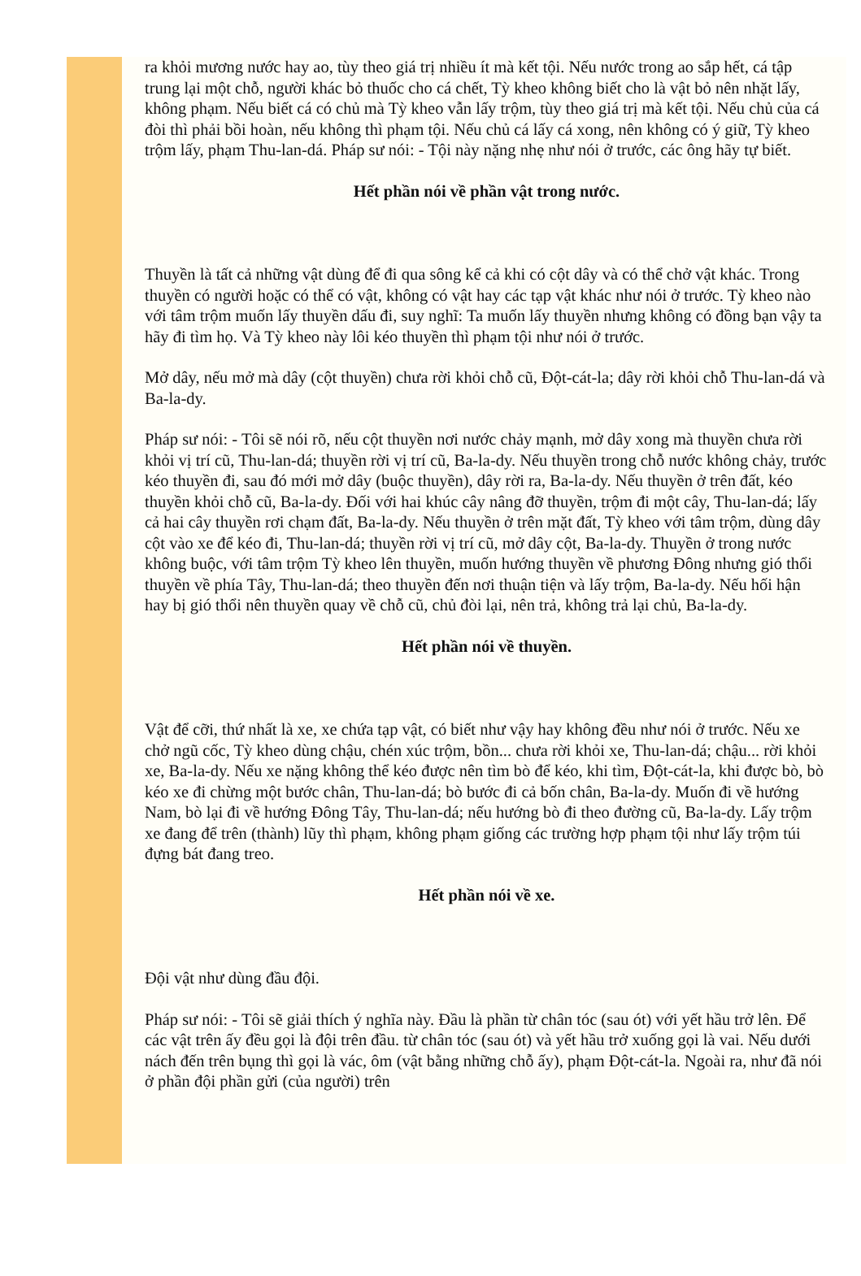ra khỏi mương nước hay ao, tùy theo giá trị nhiều ít mà kết tội. Nếu nước trong ao sắp hết, cá tập trung lại một chỗ, người khác bỏ thuốc cho cá chết, Tỳ kheo không biết cho là vật bỏ nên nhặt lấy, không phạm. Nếu biết cá có chủ mà Tỳ kheo vẫn lấy trộm, tùy theo giá trị mà kết tội. Nếu chủ của cá đòi thì phải bồi hoàn, nếu không thì phạm tội. Nếu chủ cá lấy cá xong, nên không có ý giữ, Tỳ kheo trộm lấy, phạm Thu-lan-dá. Pháp sư nói: - Tội này nặng nhẹ như nói ở trước, các ông hãy tự biết.
Hết phần nói về phần vật trong nước.
Thuyền là tất cả những vật dùng để đi qua sông kể cả khi có cột dây và có thể chở vật khác. Trong thuyền có người hoặc có thể có vật, không có vật hay các tạp vật khác như nói ở trước. Tỳ kheo nào với tâm trộm muốn lấy thuyền dấu đi, suy nghĩ: Ta muốn lấy thuyền nhưng không có đồng bạn vậy ta hãy đi tìm họ. Và Tỳ kheo này lôi kéo thuyền thì phạm tội như nói ở trước.
Mở dây, nếu mở mà dây (cột thuyền) chưa rời khỏi chỗ cũ, Đột-cát-la; dây rời khỏi chỗ Thu-lan-dá và Ba-la-dy.
Pháp sư nói: - Tôi sẽ nói rõ, nếu cột thuyền nơi nước chảy mạnh, mở dây xong mà thuyền chưa rời khỏi vị trí cũ, Thu-lan-dá; thuyền rời vị trí cũ, Ba-la-dy. Nếu thuyền trong chỗ nước không chảy, trước kéo thuyền đi, sau đó mới mở dây (buộc thuyền), dây rời ra, Ba-la-dy. Nếu thuyền ở trên đất, kéo thuyền khỏi chỗ cũ, Ba-la-dy. Đối với hai khúc cây nâng đỡ thuyền, trộm đi một cây, Thu-lan-dá; lấy cả hai cây thuyền rơi chạm đất, Ba-la-dy. Nếu thuyền ở trên mặt đất, Tỳ kheo với tâm trộm, dùng dây cột vào xe để kéo đi, Thu-lan-dá; thuyền rời vị trí cũ, mở dây cột, Ba-la-dy. Thuyền ở trong nước không buộc, với tâm trộm Tỳ kheo lên thuyền, muốn hướng thuyền về phương Đông nhưng gió thổi thuyền về phía Tây, Thu-lan-dá; theo thuyền đến nơi thuận tiện và lấy trộm, Ba-la-dy. Nếu hối hận hay bị gió thổi nên thuyền quay về chỗ cũ, chủ đòi lại, nên trả, không trả lại chủ, Ba-la-dy.
Hết phần nói về thuyền.
Vật để cỡi, thứ nhất là xe, xe chứa tạp vật, có biết như vậy hay không đều như nói ở trước. Nếu xe chở ngũ cốc, Tỳ kheo dùng chậu, chén xúc trộm, bồn... chưa rời khỏi xe, Thu-lan-dá; chậu... rời khỏi xe, Ba-la-dy. Nếu xe nặng không thể kéo được nên tìm bò để kéo, khi tìm, Đột-cát-la, khi được bò, bò kéo xe đi chừng một bước chân, Thu-lan-dá; bò bước đi cả bốn chân, Ba-la-dy. Muốn đi về hướng Nam, bò lại đi về hướng Đông Tây, Thu-lan-dá; nếu hướng bò đi theo đường cũ, Ba-la-dy. Lấy trộm xe đang để trên (thành) lũy thì phạm, không phạm giống các trường hợp phạm tội như lấy trộm túi đựng bát đang treo.
Hết phần nói về xe.
Đội vật như dùng đầu đội.
Pháp sư nói: - Tôi sẽ giải thích ý nghĩa này. Đầu là phần từ chân tóc (sau ót) với yết hầu trở lên. Để các vật trên ấy đều gọi là đội trên đầu. từ chân tóc (sau ót) và yết hầu trở xuống gọi là vai. Nếu dưới nách đến trên bụng thì gọi là vác, ôm (vật bằng những chỗ ấy), phạm Đột-cát-la. Ngoài ra, như đã nói ở phần đội phần gửi (của người) trên